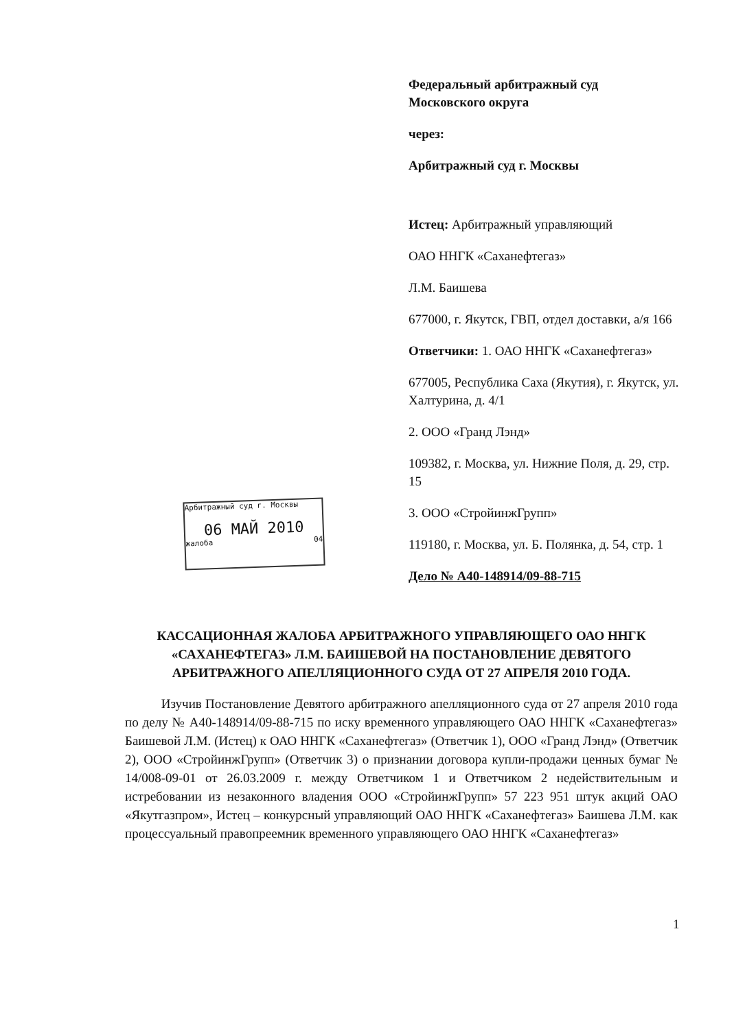Федеральный арбитражный суд
Московского округа
через:
Арбитражный суд г. Москвы
Истец: Арбитражный управляющий
ОАО ННГК «Саханефтегаз»
Л.М. Баишева
677000, г. Якутск, ГВП, отдел доставки, а/я 166
Ответчики: 1. ОАО ННГК «Саханефтегаз»
677005, Республика Саха (Якутия), г. Якутск, ул. Халтурина, д. 4/1
2. ООО «Гранд Лэнд»
109382, г. Москва, ул. Нижние Поля, д. 29, стр. 15
3. ООО «СтройинжГрупп»
119180, г. Москва, ул. Б. Полянка, д. 54, стр. 1
Дело № А40-148914/09-88-715
Арбитражный суд г. Москвы
06 МАЙ 2010
жалоба 04
КАССАЦИОННАЯ ЖАЛОБА АРБИТРАЖНОГО УПРАВЛЯЮЩЕГО ОАО ННГК «САХАНЕФТЕГАЗ» Л.М. БАИШЕВОЙ НА ПОСТАНОВЛЕНИЕ ДЕВЯТОГО АРБИТРАЖНОГО АПЕЛЛЯЦИОННОГО СУДА ОТ 27 АПРЕЛЯ 2010 ГОДА.
Изучив Постановление Девятого арбитражного апелляционного суда от 27 апреля 2010 года по делу № А40-148914/09-88-715 по иску временного управляющего ОАО ННГК «Саханефтегаз» Баишевой Л.М. (Истец) к ОАО ННГК «Саханефтегаз» (Ответчик 1), ООО «Гранд Лэнд» (Ответчик 2), ООО «СтройинжГрупп» (Ответчик 3) о признании договора купли-продажи ценных бумаг № 14/008-09-01 от 26.03.2009 г. между Ответчиком 1 и Ответчиком 2 недействительным и истребовании из незаконного владения ООО «СтройинжГрупп» 57 223 951 штук акций ОАО «Якутгазпром», Истец – конкурсный управляющий ОАО ННГК «Саханефтегаз» Баишева Л.М. как процессуальный правопреемник временного управляющего ОАО ННГК «Саханефтегаз»
1